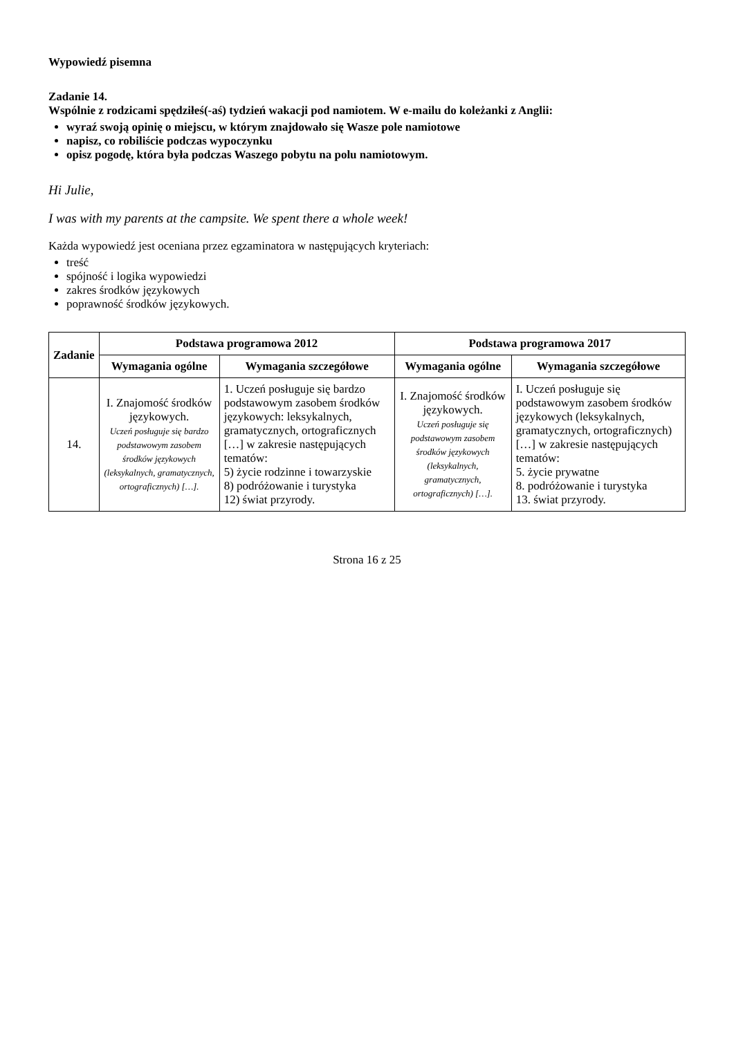Wypowiedź pisemna
Zadanie 14.
Wspólnie z rodzicami spędziłeś(-aś) tydzień wakacji pod namiotem. W e-mailu do koleżanki z Anglii:
wyraź swoją opinię o miejscu, w którym znajdowało się Wasze pole namiotowe
napisz, co robiliście podczas wypoczynku
opisz pogodę, która była podczas Waszego pobytu na polu namiotowym.
Hi Julie,
I was with my parents at the campsite. We spent there a whole week!
Każda wypowiedź jest oceniana przez egzaminatora w następujących kryteriach:
treść
spójność i logika wypowiedzi
zakres środków językowych
poprawność środków językowych.
| Zadanie | Podstawa programowa 2012 | | Podstawa programowa 2017 | |
| --- | --- | --- | --- | --- |
| | Wymagania ogólne | Wymagania szczegółowe | Wymagania ogólne | Wymagania szczegółowe |
| 14. | I. Znajomość środków językowych. Uczeń posługuje się bardzo podstawowym zasobem środków językowych (leksykalnych, gramatycznych, ortograficznych) […]. | 1. Uczeń posługuje się bardzo podstawowym zasobem środków językowych: leksykalnych, gramatycznych, ortograficznych […] w zakresie następujących tematów: 5) życie rodzinne i towarzyskie 8) podróżowanie i turystyka 12) świat przyrody. | I. Znajomość środków językowych. Uczeń posługuje się podstawowym zasobem środków językowych (leksykalnych, gramatycznych, ortograficznych) […]. | I. Uczeń posługuje się podstawowym zasobem środków językowych (leksykalnych, gramatycznych, ortograficznych) […] w zakresie następujących tematów: 5. życie prywatne 8. podróżowanie i turystyka 13. świat przyrody. |
Strona 16 z 25